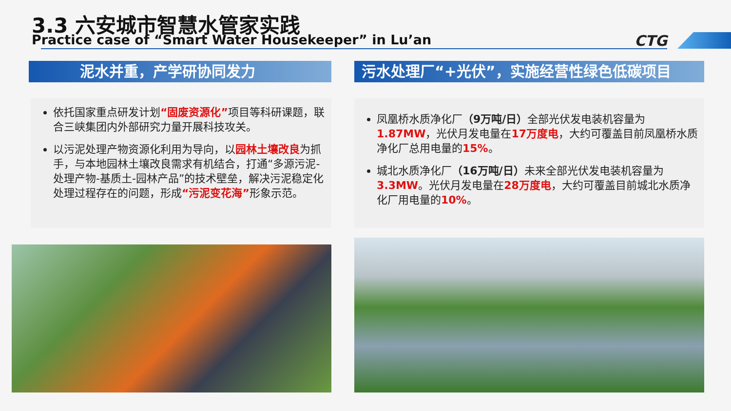3.3 六安城市智慧水管家实践
Practice case of “Smart Water Housekeeper” in Lu’an
CTG
泥水并重，产学研协同发力 污水处理厂“+光伏”，实施经营性绿色低碳项目
依托国家重点研发计划“固废资源化”项目等科研课题，联合三峡集团内外部研究力量开展科技攻关。
以污泥处理产物资源化利用为导向，以园林土壤改良为抓手，与本地园林土壤改良需求有机结合，打通“多源污泥-处理产物-基质土-园林产品”的技术壁垒，解决污泥稳定化处理过程存在的问题，形成“污泥变花海”形象示范。
凤凰桥水质净化厂（9万吨/日）全部光伏发电装机容量为1.87MW，光伏月发电量在17万度电，大约可覆盖目前凤凰桥水质净化厂总用电量的15%。
城北水质净化厂（16万吨/日）未来全部光伏发电装机容量为3.3MW。光伏月发电量在28万度电，大约可覆盖目前城北水质净化厂用电量的10%。